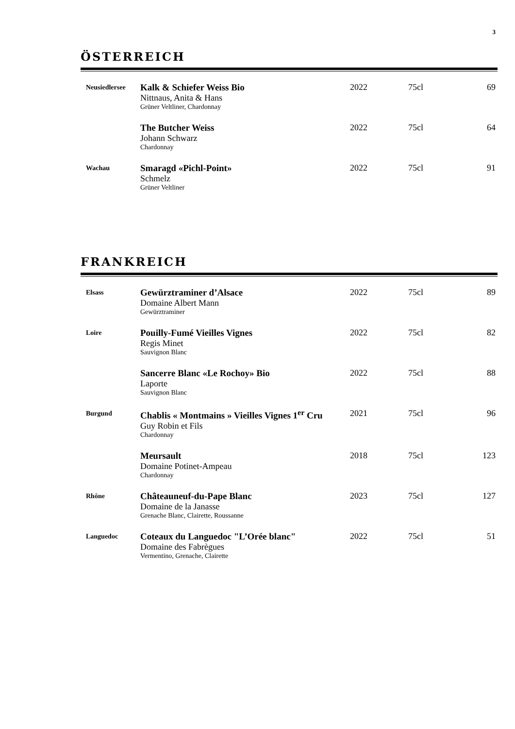3
ÖSTERREICH
| Neusiedlersee | Kalk & Schiefer Weiss Bio Nittnaus, Anita & Hans Grüner Veltliner, Chardonnay | 2022 | 75cl | 69 |
| | The Butcher Weiss Johann Schwarz Chardonnay | 2022 | 75cl | 64 |
| Wachau | Smaragd «Pichl-Point» Schmelz Grüner Veltliner | 2022 | 75cl | 91 |
FRANKREICH
| Elsass | Gewürztraminer d’Alsace Domaine Albert Mann Gewürztraminer | 2022 | 75cl | 89 |
| Loire | Pouilly-Fumé Vieilles Vignes Regis Minet Sauvignon Blanc | 2022 | 75cl | 82 |
| | Sancerre Blanc «Le Rochoy» Bio Laporte Sauvignon Blanc | 2022 | 75cl | 88 |
| Burgund | Chablis « Montmains » Vieilles Vignes 1<sup>er</sup> Cru Guy Robin et Fils Chardonnay | 2021 | 75cl | 96 |
| | Meursault Domaine Potinet-Ampeau Chardonnay | 2018 | 75cl | 123 |
| Rhône | Châteauneuf-du-Pape Blanc Domaine de la Janasse Grenache Blanc, Clairette, Roussanne | 2023 | 75cl | 127 |
| Languedoc | Coteaux du Languedoc "L’Orée blanc" Domaine des Fabrègues Vermentino, Grenache, Clairette | 2022 | 75cl | 51 |